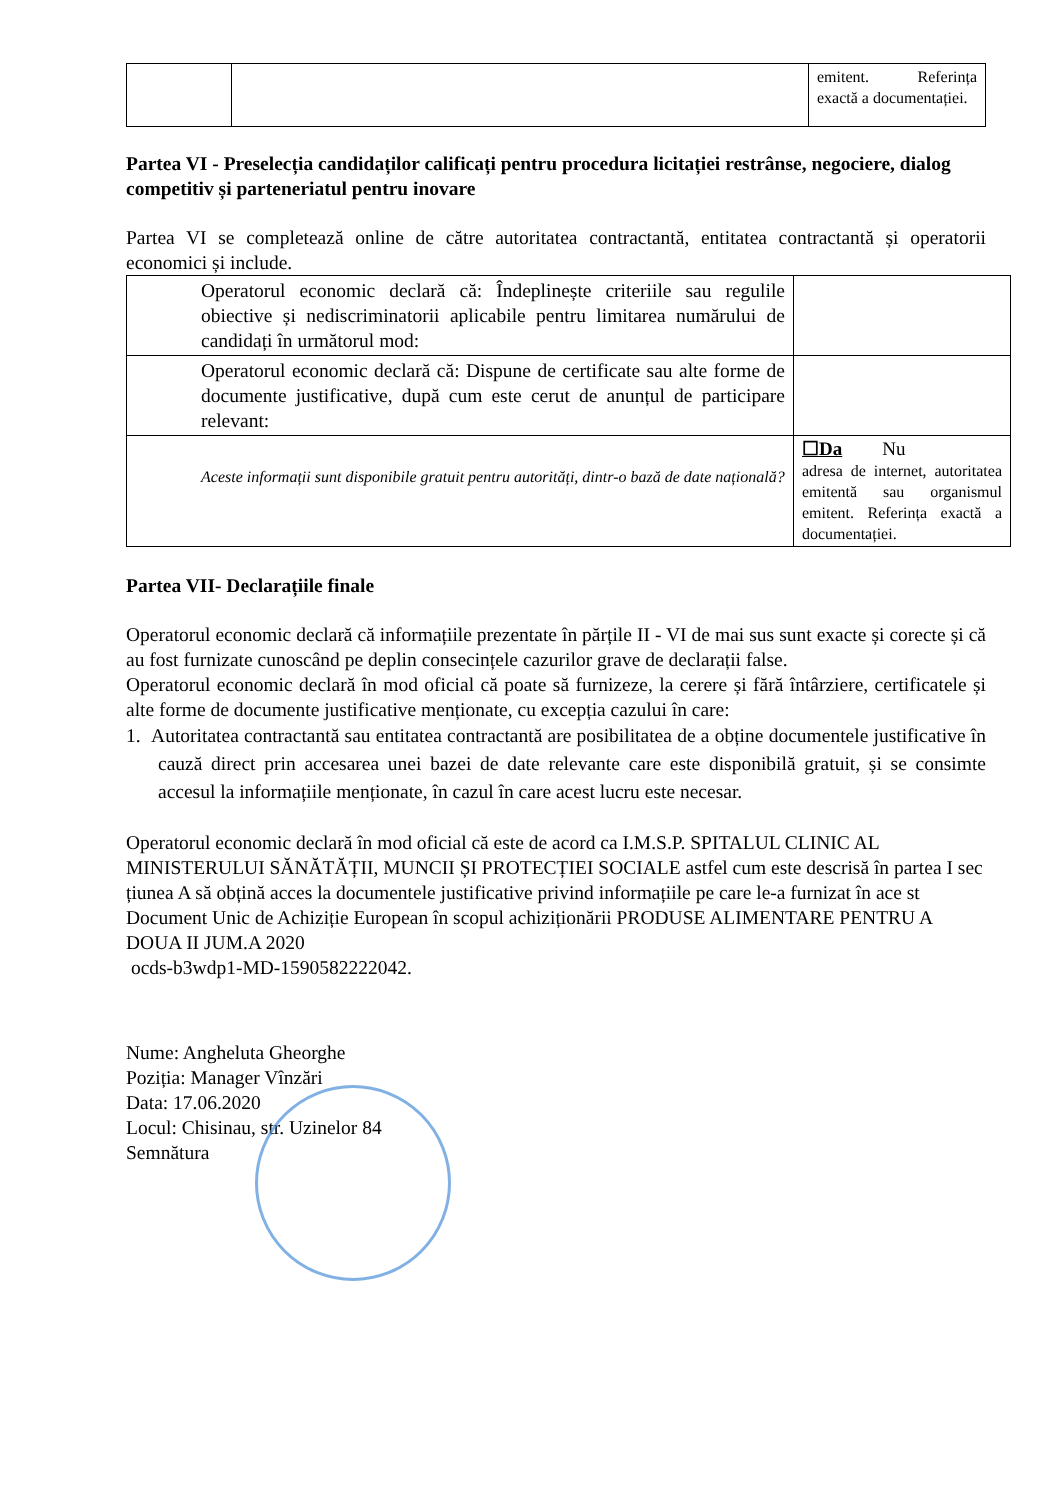| | | emitent. Referința exactă a documentației. |
Partea VI - Preselecția candidaților calificați pentru procedura licitației restrânse, negociere, dialog competitiv și parteneriatul pentru inovare
Partea VI se completează online de către autoritatea contractantă, entitatea contractantă și operatorii economici și include.
| Operatorul economic declară că: Îndeplinește criteriile sau regulile obiective și nediscriminatorii aplicabile pentru limitarea numărului de candidați în următorul mod: | |
| Operatorul economic declară că: Dispune de certificate sau alte forme de documente justificative, după cum este cerut de anunțul de participare relevant: | |
| Aceste informații sunt disponibile gratuit pentru autorități, dintr-o bază de date națională? | ☐Da Nu adresa de internet, autoritatea emitentă sau organismul emitent. Referința exactă a documentației. |
Partea VII- Declarațiile finale
Operatorul economic declară că informațiile prezentate în părțile II - VI de mai sus sunt exacte și corecte și că au fost furnizate cunoscând pe deplin consecințele cazurilor grave de declarații false.
Operatorul economic declară în mod oficial că poate să furnizeze, la cerere și fără întârziere, certificatele și alte forme de documente justificative menționate, cu excepția cazului în care:
1. Autoritatea contractantă sau entitatea contractantă are posibilitatea de a obține documentele justificative în cauză direct prin accesarea unei bazei de date relevante care este disponibilă gratuit, și se consimte accesul la informațiile menționate, în cazul în care acest lucru este necesar.
Operatorul economic declară în mod oficial că este de acord ca I.M.S.P. SPITALUL CLINIC AL MINISTERULUI SĂNĂTĂȚII, MUNCII ȘI PROTECȚIEI SOCIALE astfel cum este descrisă în partea I sec țiunea A să obțină acces la documentele justificative privind informațiile pe care le-a furnizat în ace st Document Unic de Achiziție European în scopul achiziționării PRODUSE ALIMENTARE PENTRU A DOUA II JUM.A 2020
ocds-b3wdp1-MD-1590582222042.
Nume: Angheluta Gheorghe
Poziția: Manager Vînzări
Data: 17.06.2020
Locul: Chisinau, str. Uzinelor 84
Semnătura